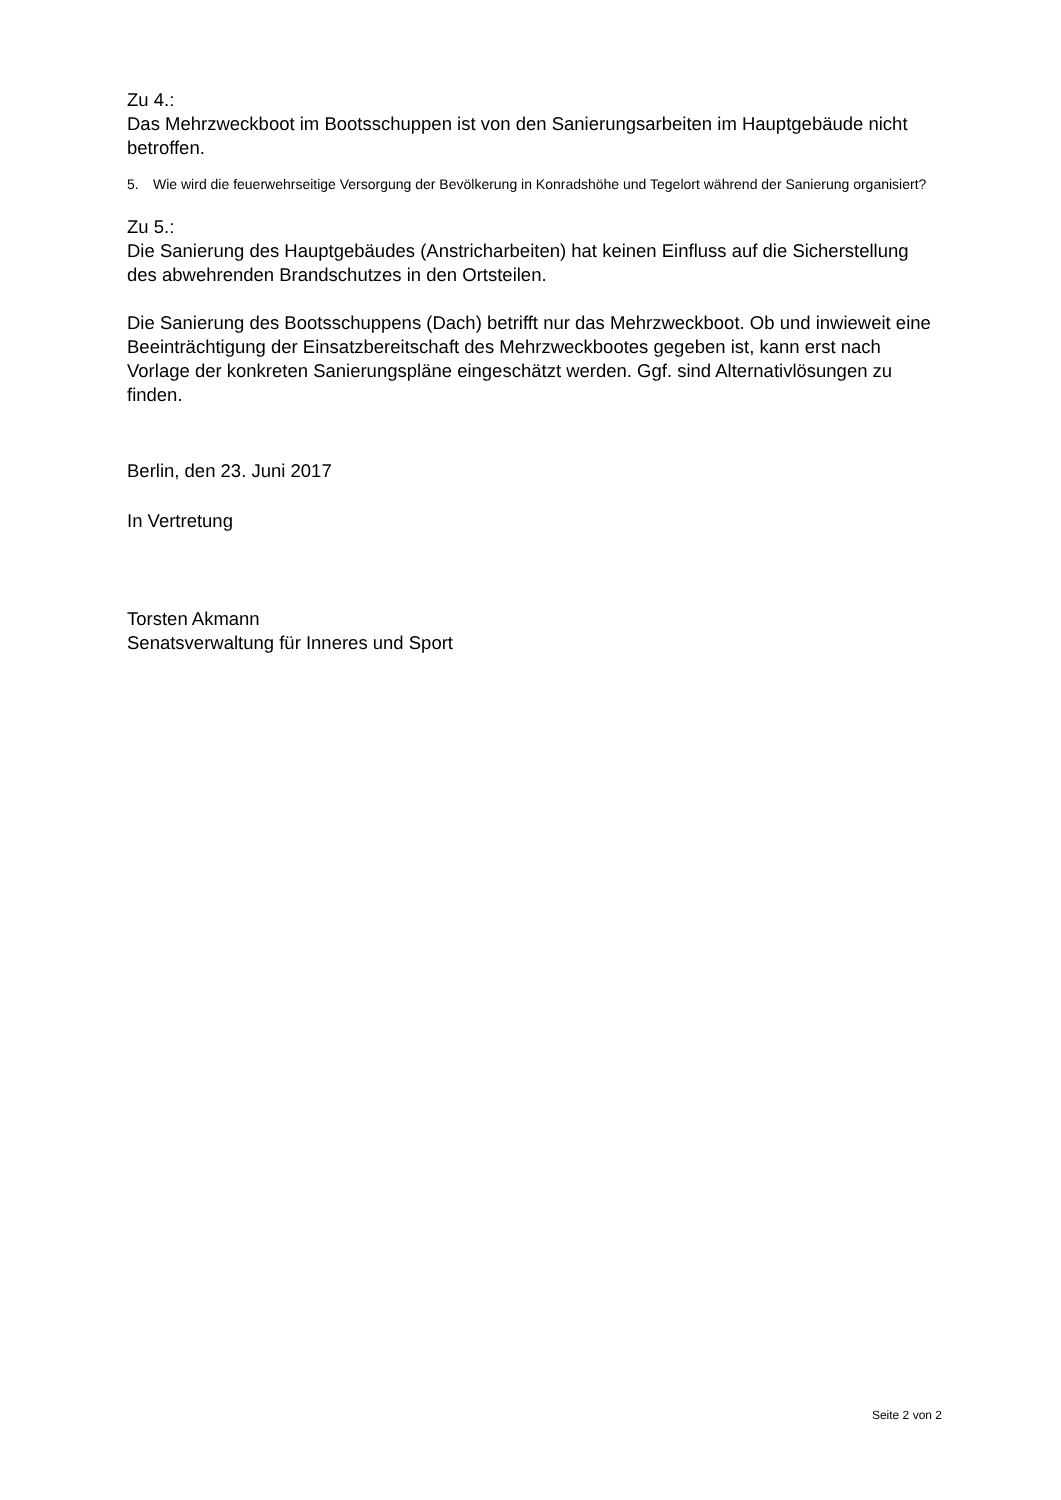Zu 4.:
Das Mehrzweckboot im Bootsschuppen ist von den Sanierungsarbeiten im Hauptge­bäude nicht betroffen.
5. Wie wird die feuerwehrseitige Versorgung der Bevölkerung in Konradshöhe und Tegelort während der Sanierung organisiert?
Zu 5.:
Die Sanierung des Hauptgebäudes (Anstricharbeiten) hat keinen Einfluss auf die Si­cherstellung des abwehrenden Brandschutzes in den Ortsteilen.
Die Sanierung des Bootsschuppens (Dach) betrifft nur das Mehrzweckboot. Ob und inwieweit eine Beeinträchtigung der Einsatzbereitschaft des Mehrzweckbootes gege­ben ist, kann erst nach Vorlage der konkreten Sanierungspläne eingeschätzt werden. Ggf. sind Alternativlösungen zu finden.
Berlin, den 23. Juni 2017
In Vertretung
Torsten Akmann
Senatsverwaltung für Inneres und Sport
Seite 2 von 2